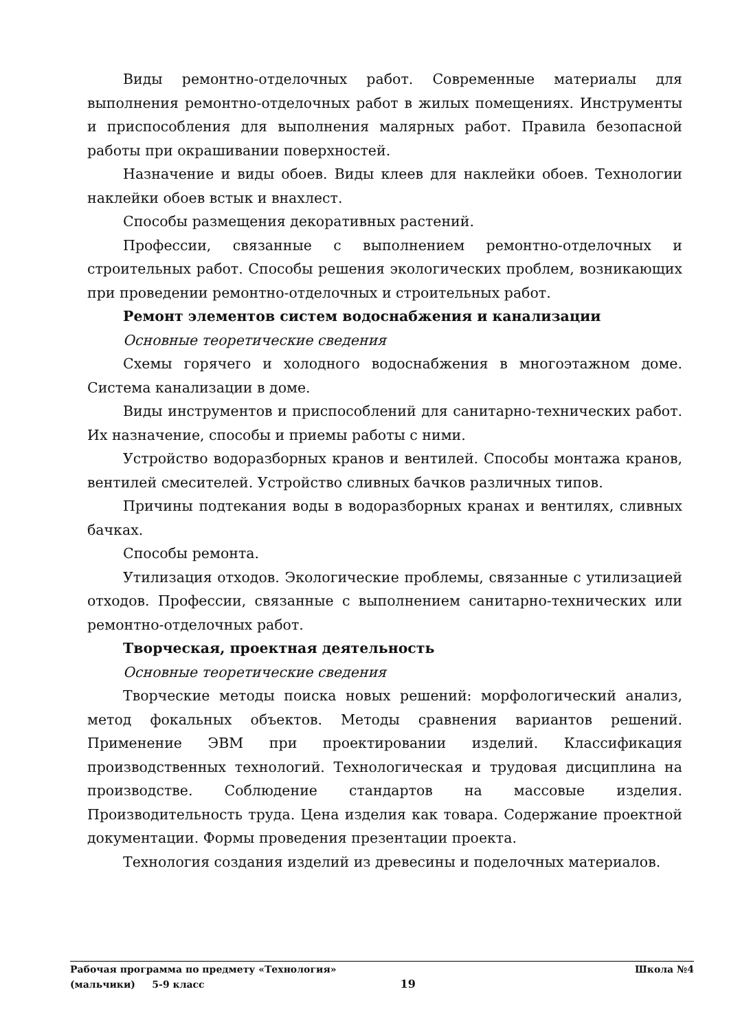Виды ремонтно-отделочных работ. Современные материалы для выполнения ремонтно-отделочных работ в жилых помещениях. Инструменты и приспособления для выполнения малярных работ. Правила безопасной работы при окрашивании поверхностей.
Назначение и виды обоев. Виды клеев для наклейки обоев. Технологии наклейки обоев встык и внахлест.
Способы размещения декоративных растений.
Профессии, связанные с выполнением ремонтно-отделочных и строительных работ. Способы решения экологических проблем, возникающих при проведении ремонтно-отделочных и строительных работ.
Ремонт элементов систем водоснабжения и канализации
Основные теоретические сведения
Схемы горячего и холодного водоснабжения в многоэтажном доме. Система канализации в доме.
Виды инструментов и приспособлений для санитарно-технических работ. Их назначение, способы и приемы работы с ними.
Устройство водоразборных кранов и вентилей. Способы монтажа кранов, вентилей смесителей. Устройство сливных бачков различных типов.
Причины подтекания воды в водоразборных кранах и вентилях, сливных бачках.
Способы ремонта.
Утилизация отходов. Экологические проблемы, связанные с утилизацией отходов. Профессии, связанные с выполнением санитарно-технических или ремонтно-отделочных работ.
Творческая, проектная деятельность
Основные теоретические сведения
Творческие методы поиска новых решений: морфологический анализ, метод фокальных объектов. Методы сравнения вариантов решений. Применение ЭВМ при проектировании изделий. Классификация производственных технологий. Технологическая и трудовая дисциплина на производстве. Соблюдение стандартов на массовые изделия. Производительность труда. Цена изделия как товара. Содержание проектной документации. Формы проведения презентации проекта.
Технология создания изделий из древесины и поделочных материалов.
Рабочая программа по предмету «Технология» Школа №4
(мальчики) 5-9 класс 19